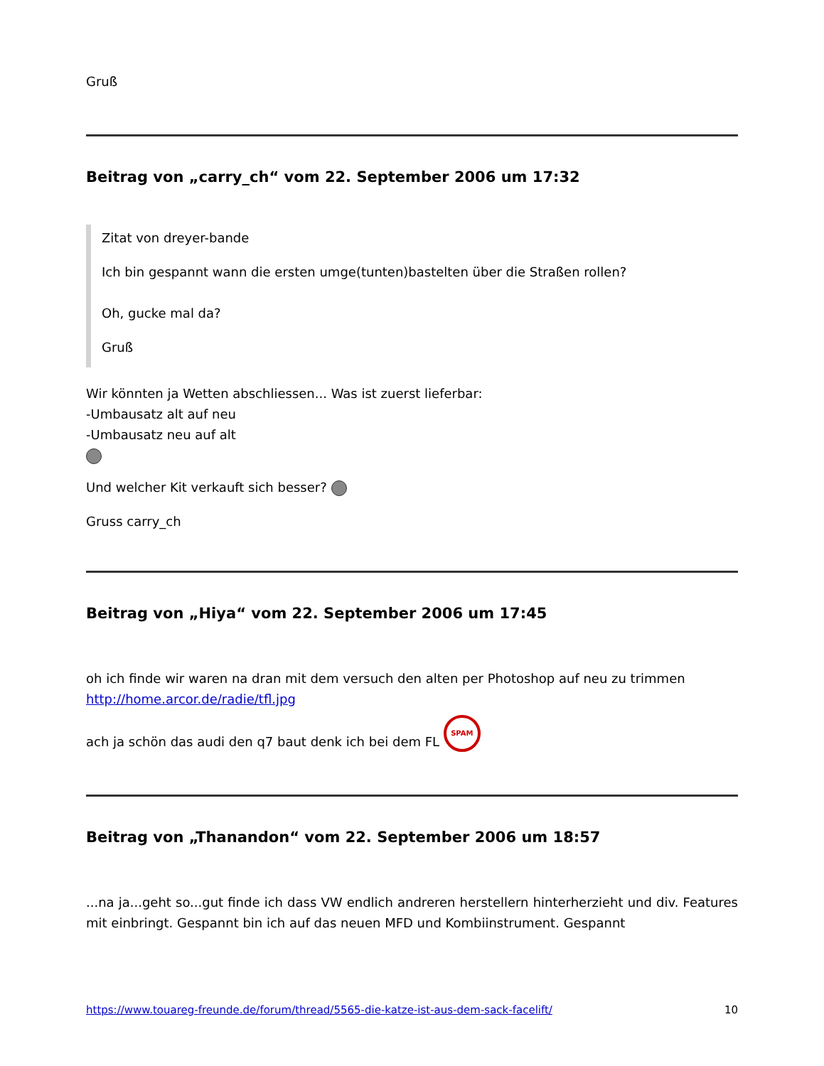Gruß
Beitrag von „carry_ch“ vom 22. September 2006 um 17:32
Zitat von dreyer-bande
Ich bin gespannt wann die ersten umge(tunten)bastelten über die Straßen rollen?
Oh, gucke mal da?
Gruß
Wir könnten ja Wetten abschliessen... Was ist zuerst lieferbar:
-Umbausatz alt auf neu
-Umbausatz neu auf alt
Und welcher Kit verkauft sich besser?
Gruss carry_ch
Beitrag von „Hiya“ vom 22. September 2006 um 17:45
oh ich finde wir waren na dran mit dem versuch den alten per Photoshop auf neu zu trimmen
http://home.arcor.de/radie/tfl.jpg
ach ja schön das audi den q7 baut denk ich bei dem FL SPAM
Beitrag von „Thanandon“ vom 22. September 2006 um 18:57
...na ja...geht so...gut finde ich dass VW endlich andreren herstellern hinterherzieht und div. Features mit einbringt. Gespannt bin ich auf das neuen MFD und Kombiinstrument. Gespannt
https://www.touareg-freunde.de/forum/thread/5565-die-katze-ist-aus-dem-sack-facelift/ 10